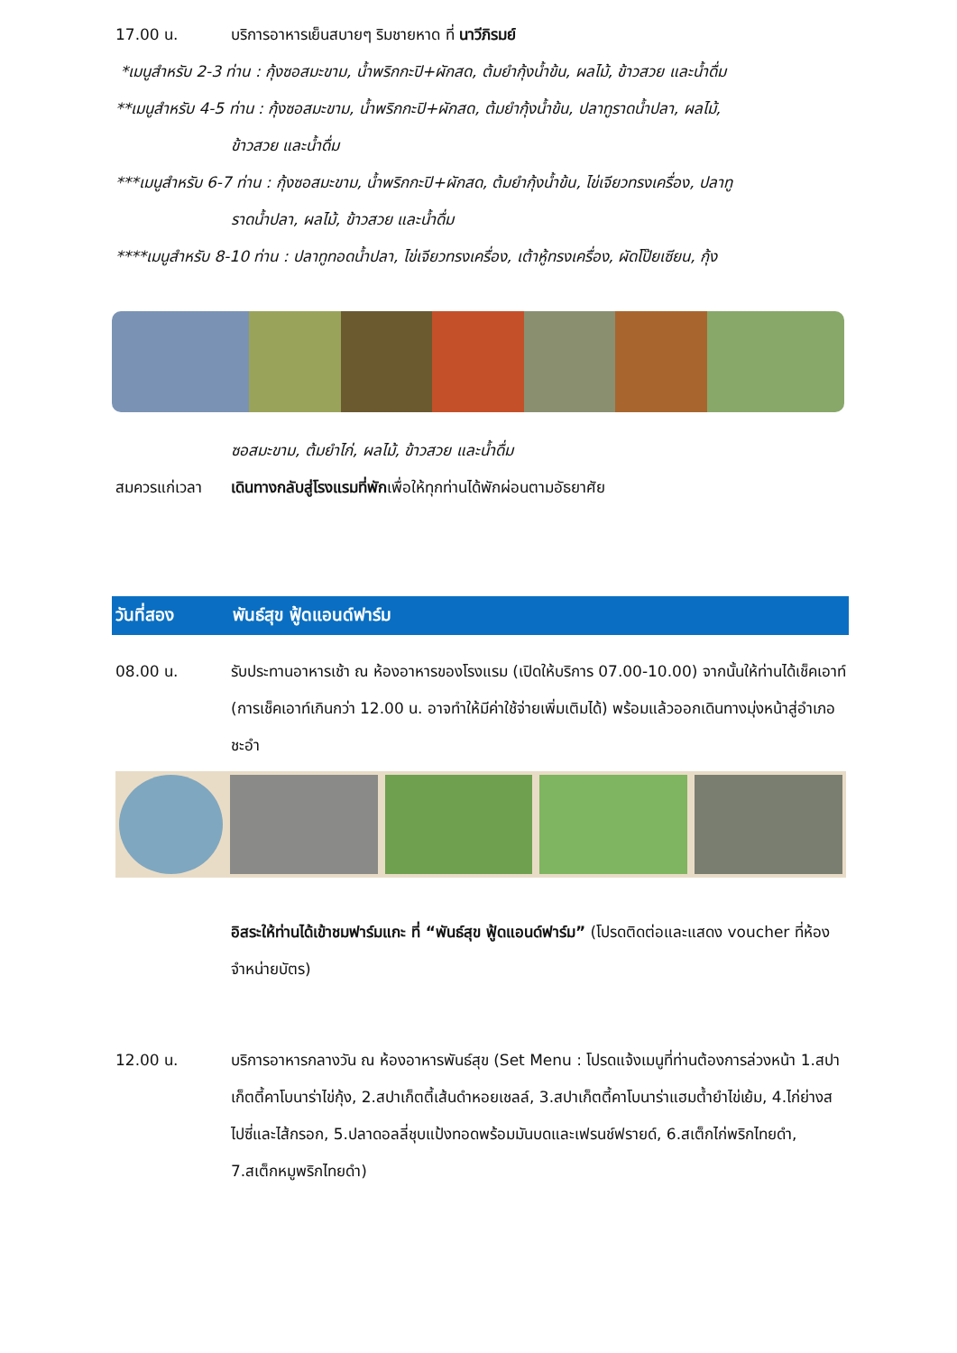17.00 น. บริการอาหารเย็นสบายๆ ริมชายหาด ที่ นาวีภิรมย์
*เมนูสำหรับ 2-3 ท่าน : กุ้งซอสมะขาม, น้ำพริกกะปิ+ผักสด, ต้มยำกุ้งน้ำข้น, ผลไม้, ข้าวสวย และน้ำดื่ม
**เมนูสำหรับ 4-5 ท่าน : กุ้งซอสมะขาม, น้ำพริกกะปิ+ผักสด, ต้มยำกุ้งน้ำข้น, ปลาทูราดน้ำปลา, ผลไม้,
ข้าวสวย และน้ำดื่ม
***เมนูสำหรับ 6-7 ท่าน : กุ้งซอสมะขาม, น้ำพริกกะปิ+ผักสด, ต้มยำกุ้งน้ำข้น, ไข่เจียวทรงเครื่อง, ปลาทู
ราดน้ำปลา, ผลไม้, ข้าวสวย และน้ำดื่ม
****เมนูสำหรับ 8-10 ท่าน : ปลาทูทอดน้ำปลา, ไข่เจียวทรงเครื่อง, เต้าหู้ทรงเครื่อง, ผัดโป๊ยเซียน, กุ้ง
ซอสมะขาม, ต้มยำไก่, ผลไม้, ข้าวสวย และน้ำดื่ม
สมควรแก่เวลา เดินทางกลับสู่โรงแรมที่พักเพื่อให้ทุกท่านได้พักผ่อนตามอัธยาศัย
วันที่สอง พันธ์สุข ฟู้ดแอนด์ฟาร์ม
08.00 น. รับประทานอาหารเช้า ณ ห้องอาหารของโรงแรม (เปิดให้บริการ 07.00-10.00) จากนั้นให้ท่านได้เช็คเอาท์ (การเช็คเอาท์เกินกว่า 12.00 น. อาจทำให้มีค่าใช้จ่ายเพิ่มเติมได้) พร้อมแล้วออกเดินทางมุ่งหน้าสู่อำเภอชะอำ
อิสระให้ท่านได้เข้าชมฟาร์มแกะ ที่ “พันธ์สุข ฟู้ดแอนด์ฟาร์ม” (โปรดติดต่อและแสดง voucher ที่ห้องจำหน่ายบัตร)
12.00 น. บริการอาหารกลางวัน ณ ห้องอาหารพันธ์สุข (Set Menu : โปรดแจ้งเมนูที่ท่านต้องการล่วงหน้า 1.สปาเก็ตตี้คาโบนาร่าไข่กุ้ง, 2.สปาเก็ตตี้เส้นดำหอยเชลล์, 3.สปาเก็ตตี้คาโบนาร่าแฮมต้ำยำไข่เย้ม, 4.ไก่ย่างสไปซี่และไส้กรอก, 5.ปลาดอลลี่ชุบแป้งทอดพร้อมมันบดและเฟรนช์ฟรายด์, 6.สเต็กไก่พริกไทยดำ, 7.สเต็กหมูพริกไทยดำ)